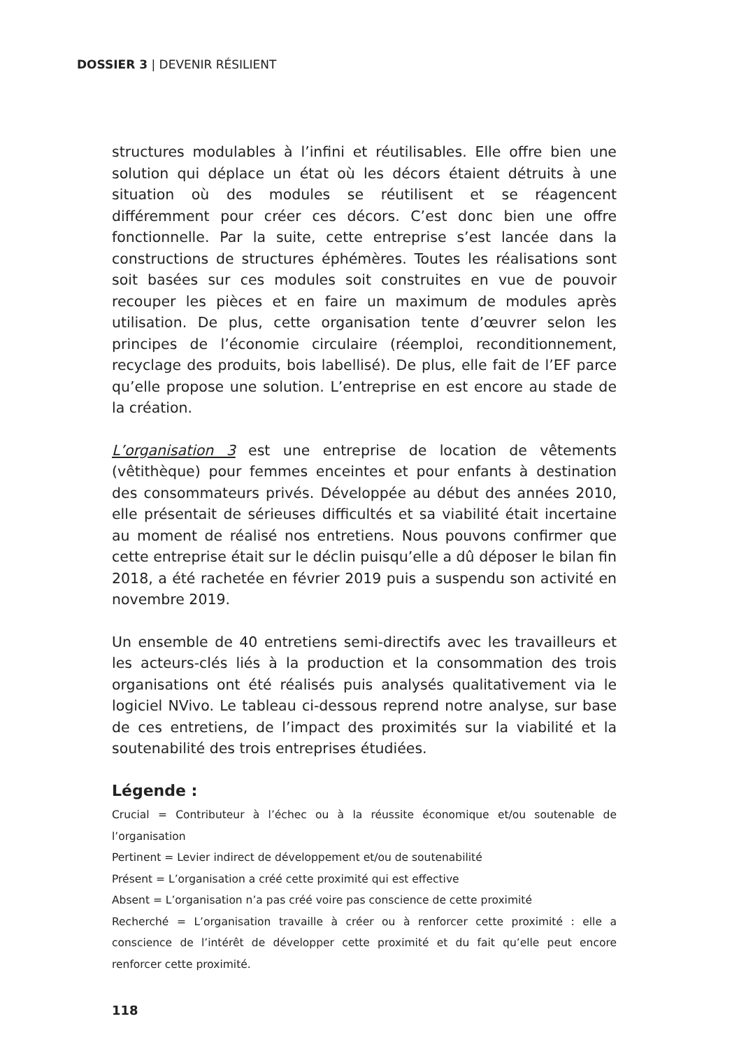DOSSIER 3 | DEVENIR RÉSILIENT
structures modulables à l’infini et réutilisables. Elle offre bien une solution qui déplace un état où les décors étaient détruits à une situation où des modules se réutilisent et se réagencent différemment pour créer ces décors. C’est donc bien une offre fonctionnelle. Par la suite, cette entreprise s’est lancée dans la constructions de structures éphémères. Toutes les réalisations sont soit basées sur ces modules soit construites en vue de pouvoir recouper les pièces et en faire un maximum de modules après utilisation. De plus, cette organisation tente d’œuvrer selon les principes de l’économie circulaire (réemploi, reconditionnement, recyclage des produits, bois labellisé). De plus, elle fait de l’EF parce qu’elle propose une solution. L’entreprise en est encore au stade de la création.
L’organisation 3 est une entreprise de location de vêtements (vêtithèque) pour femmes enceintes et pour enfants à destination des consommateurs privés. Développée au début des années 2010, elle présentait de sérieuses difficultés et sa viabilité était incertaine au moment de réalisé nos entretiens. Nous pouvons confirmer que cette entreprise était sur le déclin puisqu’elle a dû déposer le bilan fin 2018, a été rachetée en février 2019 puis a suspendu son activité en novembre 2019.
Un ensemble de 40 entretiens semi-directifs avec les travailleurs et les acteurs-clés liés à la production et la consommation des trois organisations ont été réalisés puis analysés qualitativement via le logiciel NVivo. Le tableau ci-dessous reprend notre analyse, sur base de ces entretiens, de l’impact des proximités sur la viabilité et la soutenabilité des trois entreprises étudiées.
Légende :
Crucial = Contributeur à l’échec ou à la réussite économique et/ou soutenable de l’organisation
Pertinent = Levier indirect de développement et/ou de soutenabilité
Présent = L’organisation a créé cette proximité qui est effective
Absent = L’organisation n’a pas créé voire pas conscience de cette proximité
Recherché = L’organisation travaille à créer ou à renforcer cette proximité : elle a conscience de l’intérêt de développer cette proximité et du fait qu’elle peut encore renforcer cette proximité.
118